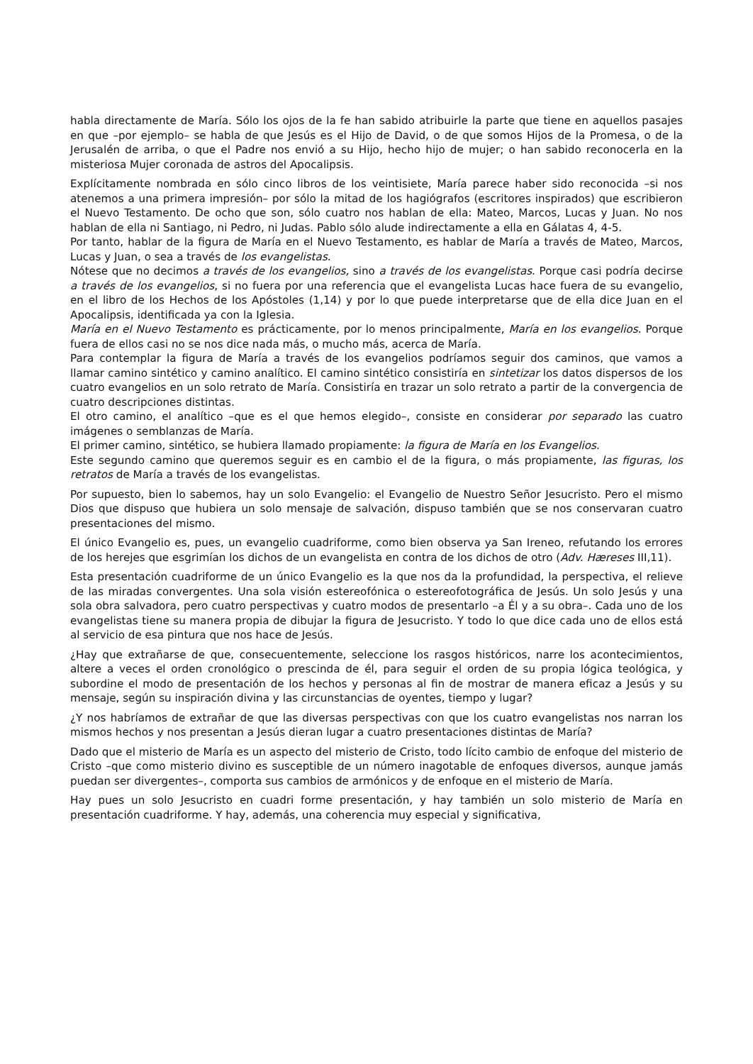habla directamente de María. Sólo los ojos de la fe han sabido atribuirle la parte que tiene en aquellos pasajes en que –por ejemplo– se habla de que Jesús es el Hijo de David, o de que somos Hijos de la Promesa, o de la Jerusalén de arriba, o que el Padre nos envió a su Hijo, hecho hijo de mujer; o han sabido reconocerla en la misteriosa Mujer coronada de astros del Apocalipsis.
Explícitamente nombrada en sólo cinco libros de los veintisiete, María parece haber sido reconocida –si nos atenemos a una primera impresión– por sólo la mitad de los hagiógrafos (escritores inspirados) que escribieron el Nuevo Testamento. De ocho que son, sólo cuatro nos hablan de ella: Mateo, Marcos, Lucas y Juan. No nos hablan de ella ni Santiago, ni Pedro, ni Judas. Pablo sólo alude indirectamente a ella en Gálatas 4, 4-5.
Por tanto, hablar de la figura de María en el Nuevo Testamento, es hablar de María a través de Mateo, Marcos, Lucas y Juan, o sea a través de los evangelistas.
Nótese que no decimos a través de los evangelios, sino a través de los evangelistas. Porque casi podría decirse a través de los evangelios, si no fuera por una referencia que el evangelista Lucas hace fuera de su evangelio, en el libro de los Hechos de los Apóstoles (1,14) y por lo que puede interpretarse que de ella dice Juan en el Apocalipsis, identificada ya con la Iglesia.
María en el Nuevo Testamento es prácticamente, por lo menos principalmente, María en los evangelios. Porque fuera de ellos casi no se nos dice nada más, o mucho más, acerca de María.
Para contemplar la figura de María a través de los evangelios podríamos seguir dos caminos, que vamos a llamar camino sintético y camino analítico. El camino sintético consistiría en sintetizar los datos dispersos de los cuatro evangelios en un solo retrato de María. Consistiría en trazar un solo retrato a partir de la convergencia de cuatro descripciones distintas.
El otro camino, el analítico –que es el que hemos elegido–, consiste en considerar por separado las cuatro imágenes o semblanzas de María.
El primer camino, sintético, se hubiera llamado propiamente: la figura de María en los Evangelios.
Este segundo camino que queremos seguir es en cambio el de la figura, o más propiamente, las figuras, los retratos de María a través de los evangelistas.
Por supuesto, bien lo sabemos, hay un solo Evangelio: el Evangelio de Nuestro Señor Jesucristo. Pero el mismo Dios que dispuso que hubiera un solo mensaje de salvación, dispuso también que se nos conservaran cuatro presentaciones del mismo.
El único Evangelio es, pues, un evangelio cuadriforme, como bien observa ya San Ireneo, refutando los errores de los herejes que esgrimían los dichos de un evangelista en contra de los dichos de otro (Adv. Hæreses III,11).
Esta presentación cuadriforme de un único Evangelio es la que nos da la profundidad, la perspectiva, el relieve de las miradas convergentes. Una sola visión estereofónica o estereofotográfica de Jesús. Un solo Jesús y una sola obra salvadora, pero cuatro perspectivas y cuatro modos de presentarlo –a Él y a su obra–. Cada uno de los evangelistas tiene su manera propia de dibujar la figura de Jesucristo. Y todo lo que dice cada uno de ellos está al servicio de esa pintura que nos hace de Jesús.
¿Hay que extrañarse de que, consecuentemente, seleccione los rasgos históricos, narre los acontecimientos, altere a veces el orden cronológico o prescinda de él, para seguir el orden de su propia lógica teológica, y subordine el modo de presentación de los hechos y personas al fin de mostrar de manera eficaz a Jesús y su mensaje, según su inspiración divina y las circunstancias de oyentes, tiempo y lugar?
¿Y nos habríamos de extrañar de que las diversas perspectivas con que los cuatro evangelistas nos narran los mismos hechos y nos presentan a Jesús dieran lugar a cuatro presentaciones distintas de María?
Dado que el misterio de María es un aspecto del misterio de Cristo, todo lícito cambio de enfoque del misterio de Cristo –que como misterio divino es susceptible de un número inagotable de enfoques diversos, aunque jamás puedan ser divergentes–, comporta sus cambios de armónicos y de enfoque en el misterio de María.
Hay pues un solo Jesucristo en cuadri forme presentación, y hay también un solo misterio de María en presentación cuadriforme. Y hay, además, una coherencia muy especial y significativa,